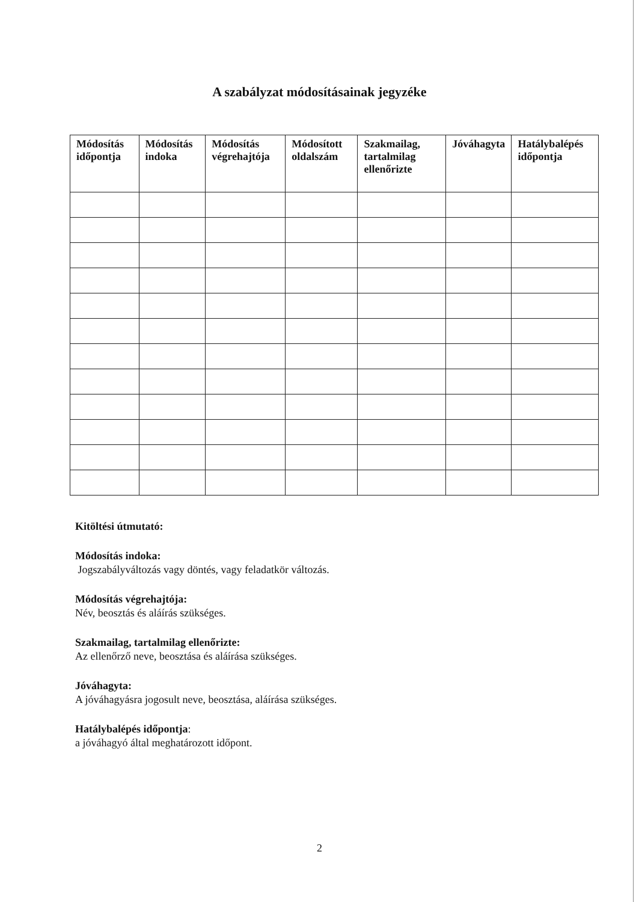A szabályzat módosításainak jegyzéke
| Módosítás időpontja | Módosítás indoka | Módosítás végrehajtója | Módosított oldalszám | Szakmailag, tartalmilag ellenőrizte | Jóváhagyta | Hatálybalépés időpontja |
| --- | --- | --- | --- | --- | --- | --- |
Kitöltési útmutató:
Módosítás indoka:
Jogszabályváltozás vagy döntés, vagy feladatkör változás.
Módosítás végrehajtója:
Név, beosztás és aláírás szükséges.
Szakmailag, tartalmilag ellenőrizte:
Az ellenőrző neve, beosztása és aláírása szükséges.
Jóváhagyta:
A jóváhagyásra jogosult neve, beosztása, aláírása szükséges.
Hatálybalépés időpontja:
a jóváhagyó által meghatározott időpont.
2